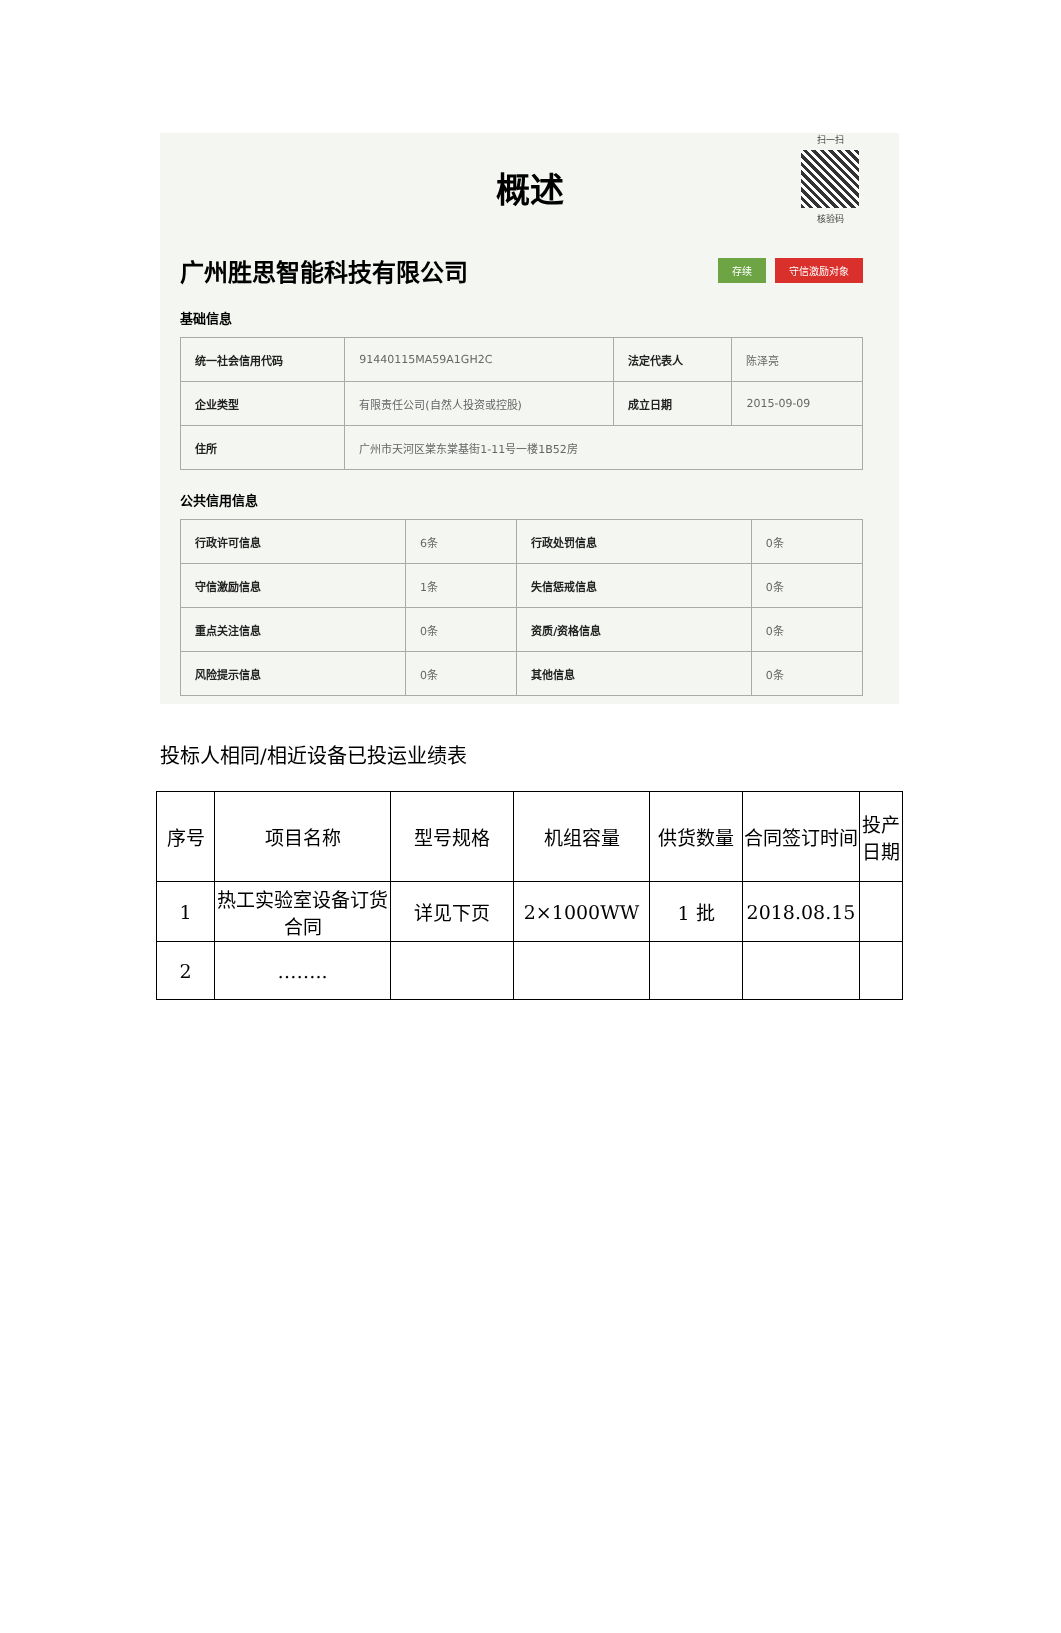扫一扫
核验码
概述
广州胜思智能科技有限公司
存续 守信激励对象
基础信息
| 统一社会信用代码 | 91440115MA59A1GH2C | 法定代表人 | 陈泽亮 |
| 企业类型 | 有限责任公司(自然人投资或控股) | 成立日期 | 2015-09-09 |
| 住所 | 广州市天河区棠东棠基街1-11号一楼1B52房 | | |
公共信用信息
| 行政许可信息 | 6条 | 行政处罚信息 | 0条 |
| 守信激励信息 | 1条 | 失信惩戒信息 | 0条 |
| 重点关注信息 | 0条 | 资质/资格信息 | 0条 |
| 风险提示信息 | 0条 | 其他信息 | 0条 |
投标人相同/相近设备已投运业绩表
| 序号 | 项目名称 | 型号规格 | 机组容量 | 供货数量 | 合同签订时间 | 投产日期 |
| 1 | 热工实验室设备订货合同 | 详见下页 | 2×1000WW | 1 批 | 2018.08.15 | |
| 2 | …….. | | | | | |